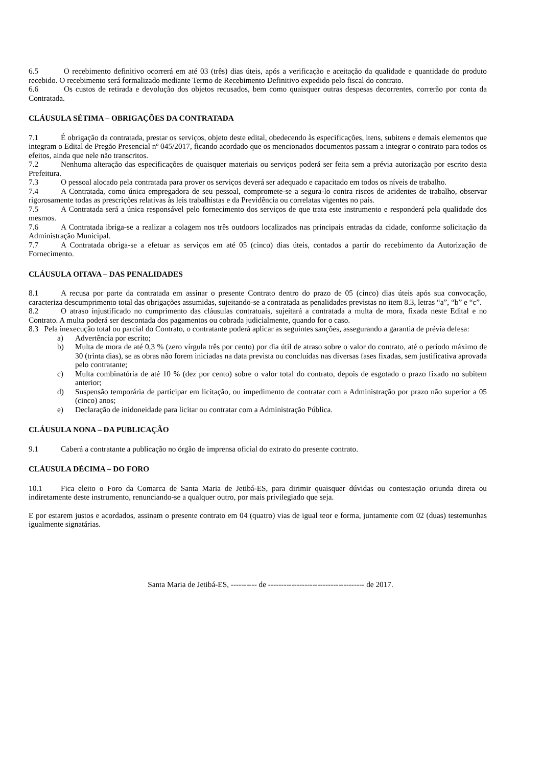6.5 O recebimento definitivo ocorrerá em até 03 (três) dias úteis, após a verificação e aceitação da qualidade e quantidade do produto recebido. O recebimento será formalizado mediante Termo de Recebimento Definitivo expedido pelo fiscal do contrato.
6.6 Os custos de retirada e devolução dos objetos recusados, bem como quaisquer outras despesas decorrentes, correrão por conta da Contratada.
CLÁUSULA SÉTIMA – OBRIGAÇÕES DA CONTRATADA
7.1 É obrigação da contratada, prestar os serviços, objeto deste edital, obedecendo às especificações, itens, subitens e demais elementos que integram o Edital de Pregão Presencial nº 045/2017, ficando acordado que os mencionados documentos passam a integrar o contrato para todos os efeitos, ainda que nele não transcritos.
7.2 Nenhuma alteração das especificações de quaisquer materiais ou serviços poderá ser feita sem a prévia autorização por escrito desta Prefeitura.
7.3 O pessoal alocado pela contratada para prover os serviços deverá ser adequado e capacitado em todos os níveis de trabalho.
7.4 A Contratada, como única empregadora de seu pessoal, compromete-se a segura-lo contra riscos de acidentes de trabalho, observar rigorosamente todas as prescrições relativas às leis trabalhistas e da Previdência ou correlatas vigentes no país.
7.5 A Contratada será a única responsável pelo fornecimento dos serviços de que trata este instrumento e responderá pela qualidade dos mesmos.
7.6 A Contratada ibriga-se a realizar a colagem nos três outdoors localizados nas principais entradas da cidade, conforme solicitação da Administração Municipal.
7.7 A Contratada obriga-se a efetuar as serviços em até 05 (cinco) dias úteis, contados a partir do recebimento da Autorização de Fornecimento.
CLÁUSULA OITAVA – DAS PENALIDADES
8.1 A recusa por parte da contratada em assinar o presente Contrato dentro do prazo de 05 (cinco) dias úteis após sua convocação, caracteriza descumprimento total das obrigações assumidas, sujeitando-se a contratada as penalidades previstas no item 8.3, letras “a”, “b” e “c”.
8.2 O atraso injustificado no cumprimento das cláusulas contratuais, sujeitará a contratada a multa de mora, fixada neste Edital e no Contrato. A multa poderá ser descontada dos pagamentos ou cobrada judicialmente, quando for o caso.
8.3 Pela inexecução total ou parcial do Contrato, o contratante poderá aplicar as seguintes sanções, assegurando a garantia de prévia defesa:
a) Advertência por escrito;
b) Multa de mora de até 0,3 % (zero vírgula três por cento) por dia útil de atraso sobre o valor do contrato, até o período máximo de 30 (trinta dias), se as obras não forem iniciadas na data prevista ou concluídas nas diversas fases fixadas, sem justificativa aprovada pelo contratante;
c) Multa combinatória de até 10 % (dez por cento) sobre o valor total do contrato, depois de esgotado o prazo fixado no subitem anterior;
d) Suspensão temporária de participar em licitação, ou impedimento de contratar com a Administração por prazo não superior a 05 (cinco) anos;
e) Declaração de inidoneidade para licitar ou contratar com a Administração Pública.
CLÁUSULA NONA – DA PUBLICAÇÃO
9.1 Caberá a contratante a publicação no órgão de imprensa oficial do extrato do presente contrato.
CLÁUSULA DÉCIMA – DO FORO
10.1 Fica eleito o Foro da Comarca de Santa Maria de Jetibá-ES, para dirimir quaisquer dúvidas ou contestação oriunda direta ou indiretamente deste instrumento, renunciando-se a qualquer outro, por mais privilegiado que seja.
E por estarem justos e acordados, assinam o presente contrato em 04 (quatro) vias de igual teor e forma, juntamente com 02 (duas) testemunhas igualmente signatárias.
Santa Maria de Jetibá-ES, ---------- de ------------------------------------- de 2017.